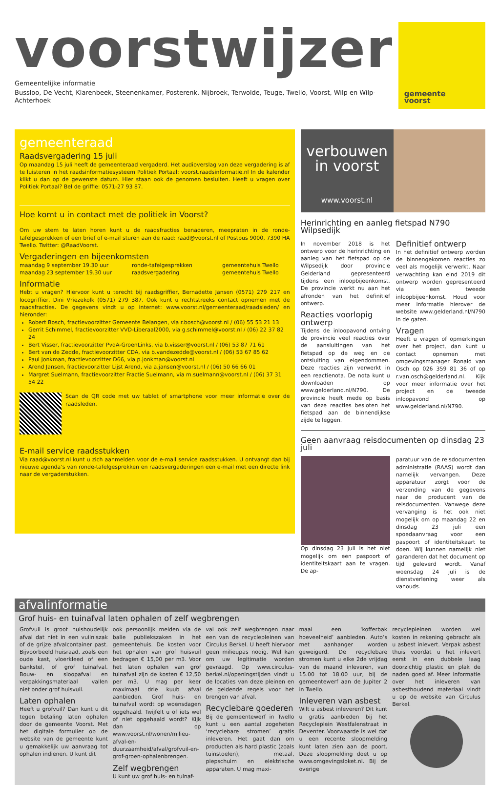voorstwijzer
Gemeentelijke informatie
Bussloo, De Vecht, Klarenbeek, Steenenkamer, Posterenk, Nijbroek, Terwolde, Teuge, Twello, Voorst, Wilp en Wilp-Achterhoek
gemeente
voorst
gemeenteraad
Raadsvergadering 15 juli
Op maandag 15 juli heeft de gemeenteraad vergaderd. Het audioverslag van deze vergadering is af te luisteren in het raadsinformatiesysteem Politiek Portaal: voorst.raadsinformatie.nl In de kalender klikt u dan op de gewenste datum. Hier staan ook de genomen besluiten. Heeft u vragen over Politiek Portaal? Bel de griffie: 0571-27 93 87.
Hoe komt u in contact met de politiek in Voorst?
Om uw stem te laten horen kunt u de raadsfracties benaderen, meepraten in de ronde-tafelgesprekken of een brief of e-mail sturen aan de raad: raad@voorst.nl of Postbus 9000, 7390 HA Twello. Twitter: @RaadVoorst.
Vergaderingen en bijeenkomsten
maandag 9 september 19.30 uur ronde-tafelgesprekken gemeentehuis Twello maandag 23 september 19.30 uur raadsvergadering gemeentehuis Twello
Informatie
Hebt u vragen? Hiervoor kunt u terecht bij raadsgriffier, Bernadette Jansen (0571) 279 217 en locogriffier, Dini Vriezekolk (0571) 279 387. Ook kunt u rechtstreeks contact opnemen met de raadsfracties. De gegevens vindt u op internet: www.voorst.nl/gemeenteraad/raadsleden/ en hieronder:
Robert Bosch, fractievoorzitter Gemeente Belangen, via r.bosch@voorst.nl / (06) 55 53 21 13
Gerrit Schimmel, fractievoorzitter VVD-Liberaal2000, via g.schimmel@voorst.nl / (06) 22 37 82 24
Bert Visser, fractievoorzitter PvdA-GroenLinks, via b.visser@voorst.nl / (06) 53 87 71 61
Bert van de Zedde, fractievoorzitter CDA, via b.vandezedde@voorst.nl / (06) 53 67 85 62
Paul Jonkman, fractievoorzitter D66, via p.jonkman@voorst.nl
Arend Jansen, fractievoorzitter Lijst Arend, via a.jansen@voorst.nl / (06) 50 66 66 01
Margret Suelmann, fractievoorzitter Fractie Suelmann, via m.suelmann@voorst.nl / (06) 37 31 54 22
Scan de QR code met uw tablet of smartphone voor meer informatie over de raadsleden.
E-mail service raadsstukken
Via raad@voorst.nl kunt u zich aanmelden voor de e-mail service raadsstukken. U ontvangt dan bij nieuwe agenda’s van ronde-tafelgesprekken en raadsvergaderingen een e-mail met een directe link naar de vergaderstukken.
verbouwen
in voorst
www.voorst.nl
Herinrichting en aanleg fietspad N790 Wilpsedijk
In november 2018 is het ontwerp voor de herinrichting en aanleg van het fietspad op de Wilpsedijk door provincie Gelderland gepresenteerd tijdens een inloopbijeenkomst. De provincie werkt nu aan het afronden van het definitief ontwerp.
Reacties voorlopig ontwerp
Tijdens de inloopavond ontving de provincie veel reacties over de aansluitingen van het fietspad op de weg en de ontsluiting van eigendommen. Deze reacties zijn verwerkt in een reactienota. De nota kunt u downloaden op www.gelderland.nl/N790. De provincie heeft mede op basis van deze reacties besloten het fietspad aan de binnendijkse zijde te leggen.
Definitief ontwerp
In het definitief ontwerp worden de binnengekomen reacties zo veel als mogelijk verwerkt. Naar verwachting kan eind 2019 dit ontwerp worden gepresenteerd via een tweede inloopbijeenkomst. Houd voor meer informatie hierover de website www.gelderland.nl/N790 in de gaten.
Vragen
Heeft u vragen of opmerkingen over het project, dan kunt u contact opnemen met omgevingsmanager Ronald van Osch op 026 359 81 36 of op r.van.osch@gelderland.nl. Kijk voor meer informatie over het project en de tweede inloopavond op www.gelderland.nl/N790.
Geen aanvraag reisdocumenten op dinsdag 23 juli
Op dinsdag 23 juli is het niet mogelijk om een paspoort of identiteitskaart aan te vragen. De ap-
paratuur van de reisdocumenten administratie (RAAS) wordt dan namelijk vervangen. Deze apparatuur zorgt voor de verzending van de gegevens naar de producent van de reisdocumenten. Vanwege deze vervanging is het ook niet mogelijk om op maandag 22 en dinsdag 23 juli een spoedaanvraag voor een paspoort of identiteitskaart te doen. Wij kunnen namelijk niet garanderen dat het document op tijd geleverd wordt. Vanaf woensdag 24 juli is de dienstverlening weer als vanouds.
afvalinformatie
Grof huis- en tuinafval laten ophalen of zelf wegbrengen
Grofvuil is groot huishoudelijk afval dat niet in een vuilniszak of de grijze afvalcontainer past. Bijvoorbeeld huisraad, zoals een oude kast, vloerkleed of een bankstel, of grof tuinafval. Bouw- en sloopafval en verpakkingsmateriaal vallen niet onder grof huisvuil.
Laten ophalen
Heeft u grofvuil? Dan kunt u dit tegen betaling laten ophalen door de gemeente Voorst. Met het digitale formulier op de website van de gemeente kunt u gemakkelijk uw aanvraag tot ophalen indienen. U kunt dit
ook persoonlijk melden via de balie publiekszaken in het gemeentehuis. De kosten voor het ophalen van grof huisvuil bedragen € 15,00 per m3. Voor het laten ophalen van grof tuinafval zijn de kosten € 12,50 per m3. U mag per keer maximaal drie kuub afval aanbieden. Grof huis- en tuinafval wordt op woensdagen opgehaald. Twijfelt u of iets wel of niet opgehaald wordt? Kijk dan op www.voorst.nl/wonen/milieu-afval-en-duurzaamheid/afval/grofvuil-en-grof-groen-ophalenbrengen.
Zelf wegbrengen
U kunt uw grof huis- en tuinaf-
val ook zelf wegbrengen naar een van de recyclepleinen van Circulus Berkel. U heeft hiervoor geen milieupas nodig. Wel kan om uw legitimatie worden gevraagd. Op www.circulus-berkel.nl/openingstijden vindt u de locaties van deze pleinen en de geldende regels voor het brengen van afval.
Recyclebare goederen
Bij de gemeentewerf in Twello kunt u een aantal zogeheten ‘recyclebare stromen’ gratis inleveren. Het gaat dan om producten als hard plastic (zoals tuinstoelen), metaal, piepschuim en elektrische apparaten. U mag maxi-
maal een ‘kofferbak hoeveelheid’ aanbieden. Auto’s met aanhanger worden geweigerd. De recyclebare stromen kunt u elke 2de vrijdag van de maand inleveren, van 15.00 tot 18.00 uur, bij de gemeentewerf aan de Jupiter 2 in Twello.
Inleveren van asbest
Wilt u asbest inleveren? Dit kunt u gratis aanbieden bij het Recycleplein Westfalenstraat in Deventer. Voorwaarde is wel dat u een recente sloopmelding kunt laten zien aan de poort. Deze sloopmelding doet u op www.omgevingsloket.nl. Bij de overige
recyclepleinen worden wel kosten in rekening gebracht als u asbest inlevert. Verpak asbest thuis voordat u het inlevert eerst in een dubbele laag doorzichtig plastic en plak de naden goed af. Meer informatie over het inleveren van asbesthoudend materiaal vindt u op de website van Circulus Berkel.